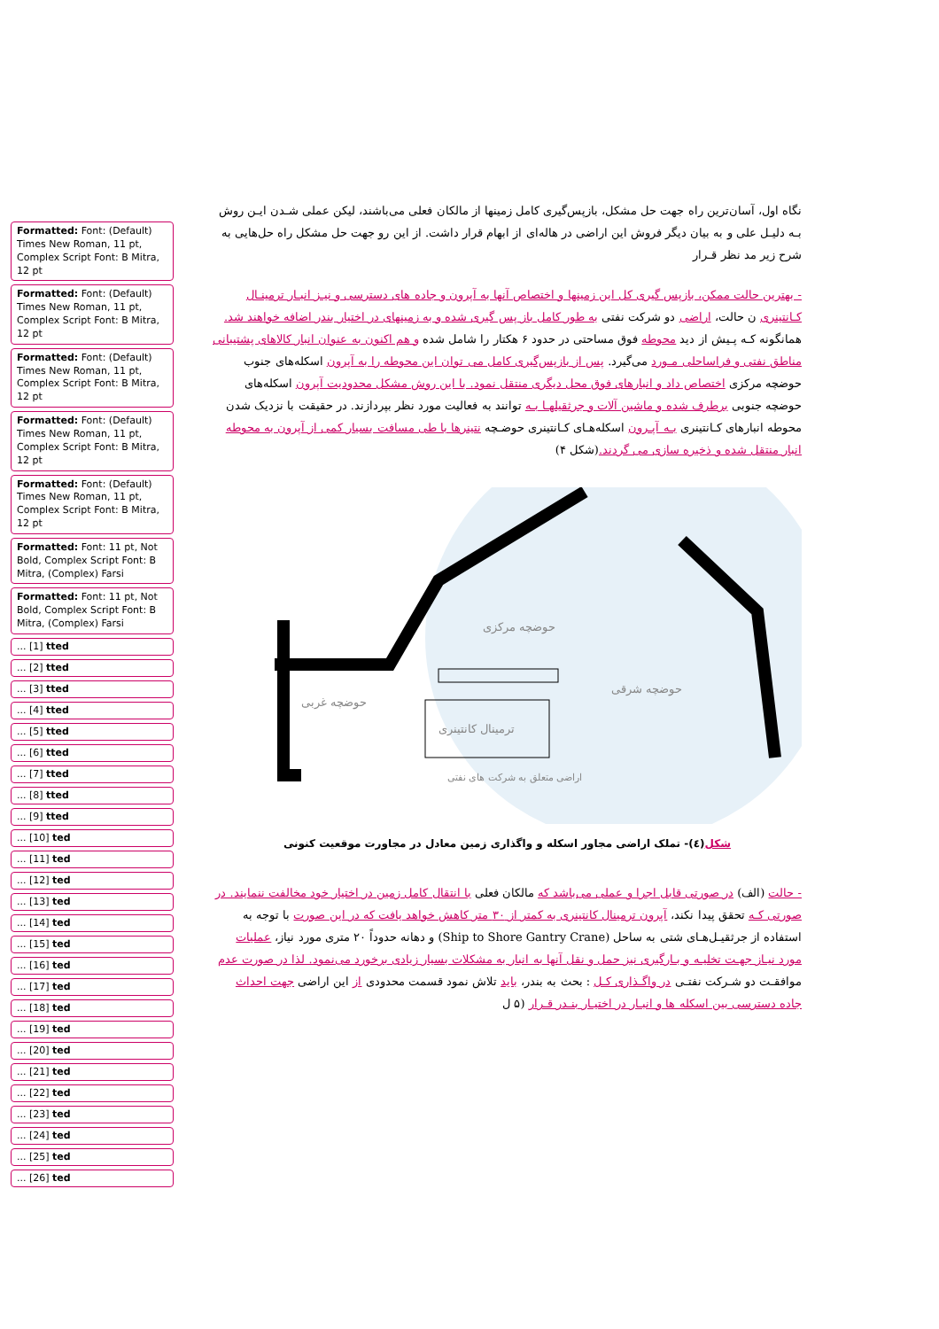Formatted: Font: (Default) Times New Roman, 11 pt, Complex Script Font: B Mitra, 12 pt
Formatted: Font: (Default) Times New Roman, 11 pt, Complex Script Font: B Mitra, 12 pt
Formatted: Font: (Default) Times New Roman, 11 pt, Complex Script Font: B Mitra, 12 pt
Formatted: Font: (Default) Times New Roman, 11 pt, Complex Script Font: B Mitra, 12 pt
Formatted: Font: (Default) Times New Roman, 11 pt, Complex Script Font: B Mitra, 12 pt
Formatted: Font: 11 pt, Not Bold, Complex Script Font: B Mitra, (Complex) Farsi
Formatted: Font: 11 pt, Not Bold, Complex Script Font: B Mitra, (Complex) Farsi
... [1] tted
... [2] tted
... [3] tted
... [4] tted
... [5] tted
... [6] tted
... [7] tted
... [8] tted
... [9] tted
... [10] ted
... [11] ted
... [12] ted
... [13] ted
... [14] ted
... [15] ted
... [16] ted
... [17] ted
... [18] ted
... [19] ted
... [20] ted
... [21] ted
... [22] ted
... [23] ted
... [24] ted
... [25] ted
... [26] ted
نگاه اول، آسان‌ترین راه جهت حل مشکل، بازپس‌گیری کامل زمینها از مالکان فعلی می‌باشند، لیکن عملی شـدن ایـن روش بـه دلیـل علی و به بیان دیگر فروش این اراضی در هاله‌ای از ابهام قرار داشت. از این رو جهت حل مشکل راه حل‌هایی به شرح زیر مد نظر قـرار
- بهترین حالت ممکن، بازپس گیری کل این زمینها و اختصاص آنها به آپرون و جاده های دسترسی و نیـز انبـار ترمینـال کـانتینری ن حالت، اراضی دو شرکت نفتی به طور کامل باز پس گیری شده و به زمینهای در اختیار بندر اضافه خواهند شد. همانگونه کـه پـیش از دید محوطه فوق مساحتی در حدود ۶ هکتار را شامل شده و هم اکنون به عنوان انبار کالاهای پشتیبانی مناطق نفتی و فراساحلی مـورد می‌گیرد. پس از بازپس‌گیری کامل می توان این محوطه را به آپرون اسکله‌های جنوب حوضچه مرکزی اختصاص داد و انبارهای فوق محل دیگری منتقل نمود. با این روش مشکل محدودیت آپرون اسکله‌های حوضچه جنوبی برطرف شده و ماشین آلات و جرثقیلهـا بـه توانند به فعالیت مورد نظر بپردازند. در حقیقت با نزدیک شدن محوطه انبارهای کـانتینری بـه آپـرون اسکله‌هـای کـانتینری حوضـچه نتینرها با طی مسافت بسیار کمی از آپرون به محوطه انبار منتقل شده و ذخیره سازی می گردند.(شکل ۴)
حوضچه مرکزی
حوضچه شرقی
حوضچه غربی
ترمینال کانتینری
اراضی متعلق به شرکت های نفتی
شکل(٤)- تملک اراضی مجاور اسکله و واگذاری زمین معادل در مجاورت موقعیت کنونی
- حالت (الف) در صورتی قابل اجرا و عملی می‌باشد که مالکان فعلی با انتقال کامل زمین در اختیار خود مخالفت ننمایند. در صورتی کـه تحقق پیدا نکند، آپرون ترمینال کانتینری به کمتر از ۳۰ متر کاهش خواهد یافت که در این صورت با توجه به استفاده از جرثقیـل‌هـای شتی به ساحل (Ship to Shore Gantry Crane) و دهانه حدوداً ۲۰ متری مورد نیاز، عملیات مورد نیـاز جهـت تخلیـه و بـارگیری نیز حمل و نقل آنها به انبار به مشکلات بسیار زیادی برخورد می‌نمود. لذا در صورت عدم موافقـت دو شـرکت نفتـی در واگـذاری کـل : بحث به بندر، باید تلاش نمود قسمت محدودی از این اراضی جهت احداث جاده دسترسی بین اسکله ها و انبـار در اختیـار بنـدر قـرار (۵ ل